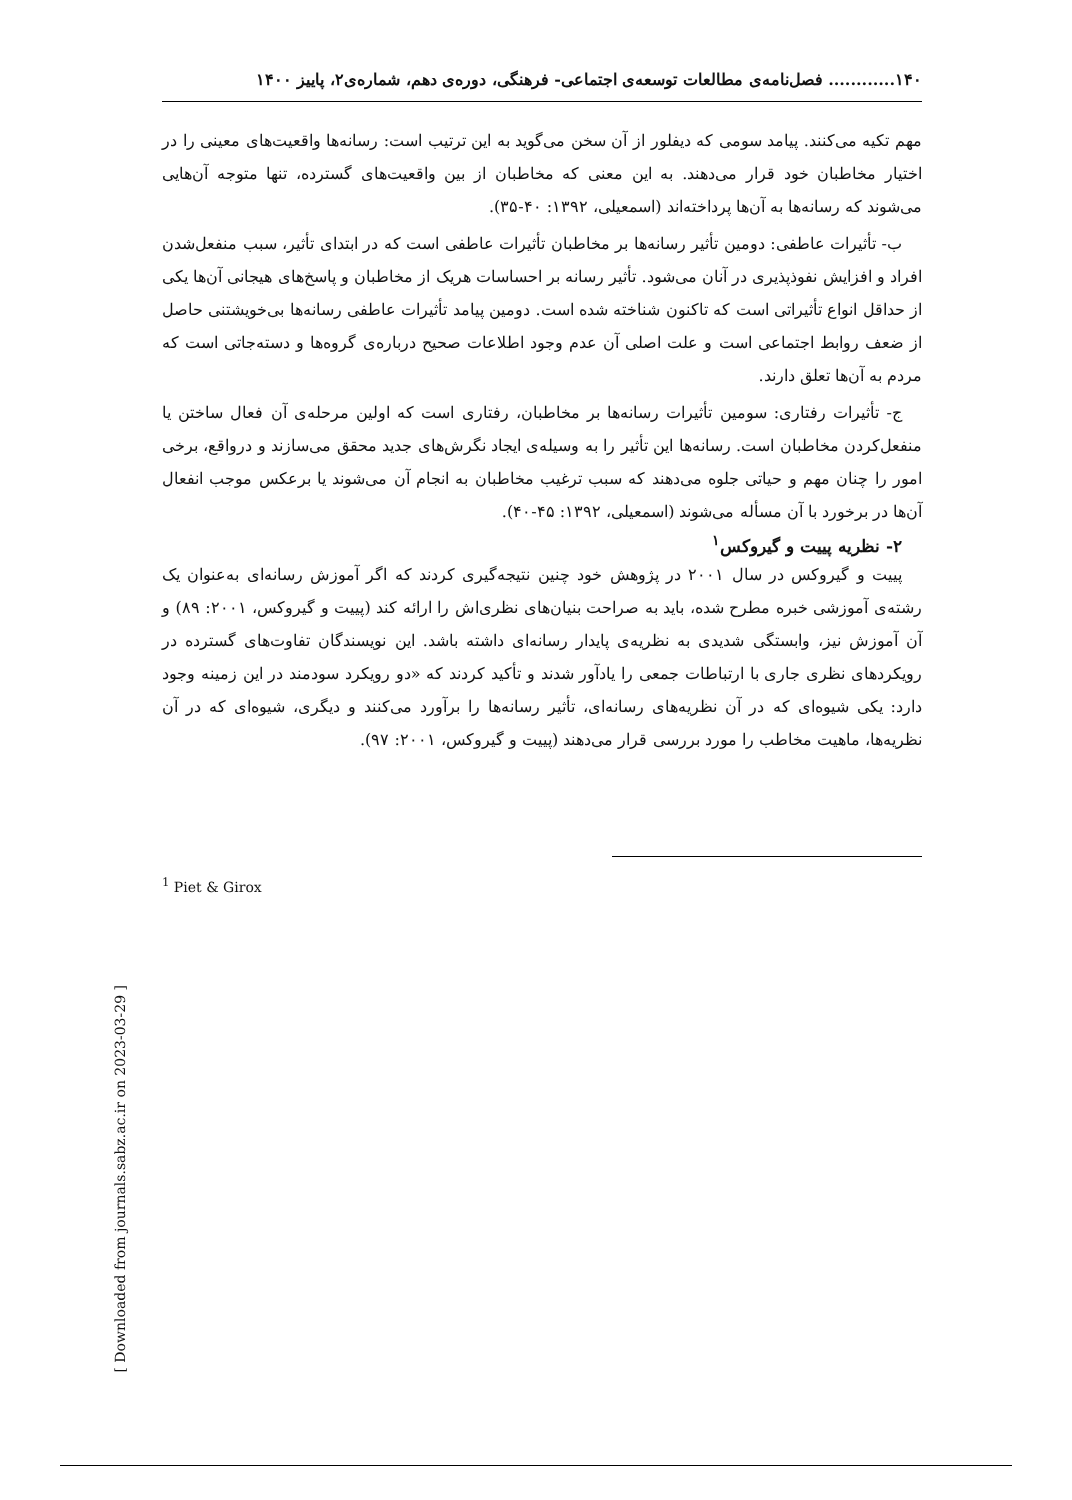[ Downloaded from journals.sabz.ac.ir on 2023-03-29 ]
۱۴۰............ فصل‌نامه‌ی مطالعات توسعه‌ی اجتماعی- فرهنگی، دوره‌ی دهم، شماره‌ی۲، پاییز ۱۴۰۰
مهم تکیه می‌کنند. پیامد سومی که دیفلور از آن سخن می‌گوید به این ترتیب است: رسانه‌ها واقعیت‌های معینی را در اختیار مخاطبان خود قرار می‌دهند. به این معنی که مخاطبان از بین واقعیت‌های گسترده، تنها متوجه آن‌هایی می‌شوند که رسانه‌ها به آن‌ها پرداخته‌اند (اسمعیلی، ۱۳۹۲: ۴۰-۳۵).
ب- تأثیرات عاطفی: دومین تأثیر رسانه‌ها بر مخاطبان تأثیرات عاطفی است که در ابتدای تأثیر، سبب منفعل‌شدن افراد و افزایش نفوذپذیری در آنان می‌شود. تأثیر رسانه بر احساسات هریک از مخاطبان و پاسخ‌های هیجانی آن‌ها یکی از حداقل انواع تأثیراتی است که تاکنون شناخته شده است. دومین پیامد تأثیرات عاطفی رسانه‌ها بی‌خویشتنی حاصل از ضعف روابط اجتماعی است و علت اصلی آن عدم وجود اطلاعات صحیح درباره‌ی گروه‌ها و دسته‌جاتی است که مردم به آن‌ها تعلق دارند.
ج- تأثیرات رفتاری: سومین تأثیرات رسانه‌ها بر مخاطبان، رفتاری است که اولین مرحله‌ی آن فعال ساختن یا منفعل‌کردن مخاطبان است. رسانه‌ها این تأثیر را به وسیله‌ی ایجاد نگرش‌های جدید محقق می‌سازند و درواقع، برخی امور را چنان مهم و حیاتی جلوه می‌دهند که سبب ترغیب مخاطبان به انجام آن می‌شوند یا برعکس موجب انفعال آن‌ها در برخورد با آن مسأله می‌شوند (اسمعیلی، ۱۳۹۲: ۴۵-۴۰).
۲- نظریه پییت و گیروکس<sup>۱</sup>
پییت و گیروکس در سال ۲۰۰۱ در پژوهش خود چنین نتیجه‌گیری کردند که اگر آموزش رسانه‌ای به‌عنوان یک رشته‌ی آموزشی خبره مطرح شده، باید به صراحت بنیان‌های نظری‌اش را ارائه کند (پییت و گیروکس، ۲۰۰۱: ۸۹) و آن آموزش نیز، وابستگی شدیدی به نظریه‌ی پایدار رسانه‌ای داشته باشد. این نویسندگان تفاوت‌های گسترده در رویکردهای نظری جاری با ارتباطات جمعی را یادآور شدند و تأکید کردند که «دو رویکرد سودمند در این زمینه وجود دارد: یکی شیوه‌ای که در آن نظریه‌های رسانه‌ای، تأثیر رسانه‌ها را برآورد می‌کنند و دیگری، شیوه‌ای که در آن نظریه‌ها، ماهیت مخاطب را مورد بررسی قرار می‌دهند (پییت و گیروکس، ۲۰۰۱: ۹۷).
<sup>1</sup> Piet & Girox